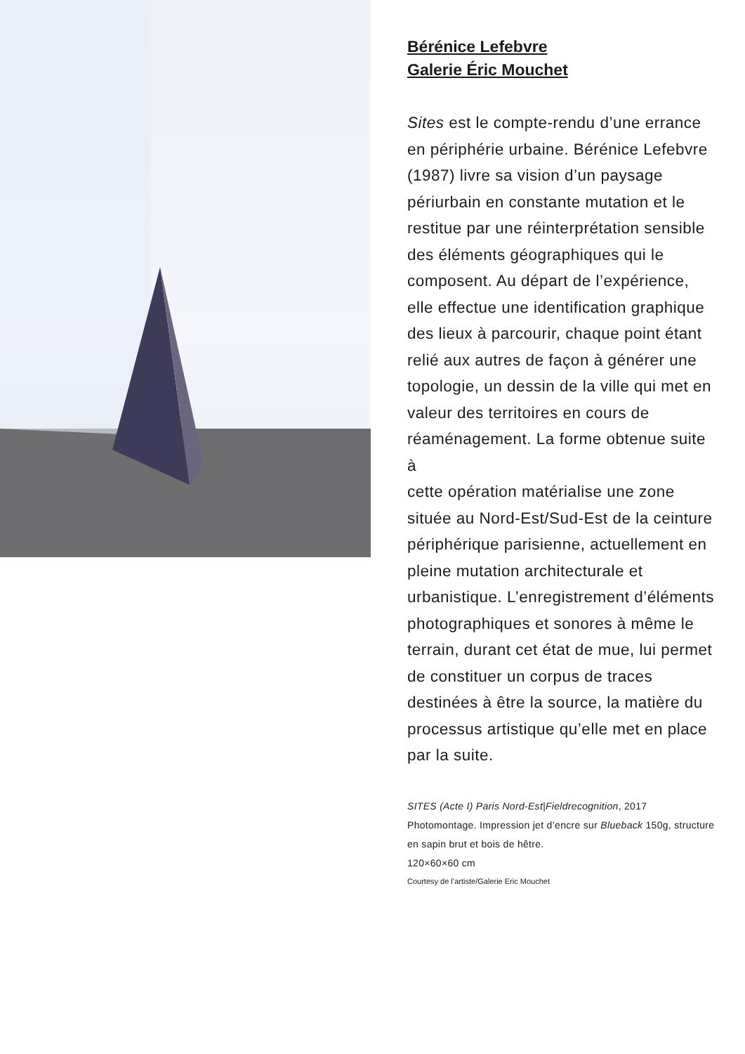Bérénice Lefebvre
Galerie Éric Mouchet
Sites est le compte-rendu d’une errance en périphérie urbaine. Bérénice Lefebvre (1987) livre sa vision d’un paysage périurbain en constante mutation et le restitue par une réinterprétation sensible des éléments géographiques qui le composent. Au départ de l’expérience, elle effectue une identification graphique des lieux à parcourir, chaque point étant relié aux autres de façon à générer une topologie, un dessin de la ville qui met en valeur des territoires en cours de réaménagement. La forme obtenue suite à
cette opération matérialise une zone située au Nord-Est/Sud-Est de la ceinture périphérique parisienne, actuellement en pleine mutation architecturale et urbanistique. L’enregistrement d’éléments photographiques et sonores à même le terrain, durant cet état de mue, lui permet de constituer un corpus de traces destinées à être la source, la matière du processus artistique qu’elle met en place par la suite.
SITES (Acte I) Paris Nord-Est|Fieldrecognition, 2017
Photomontage. Impression jet d’encre sur Blueback 150g, structure en sapin brut et bois de hêtre.
120×60×60 cm
Courtesy de l’artiste/Galerie Eric Mouchet